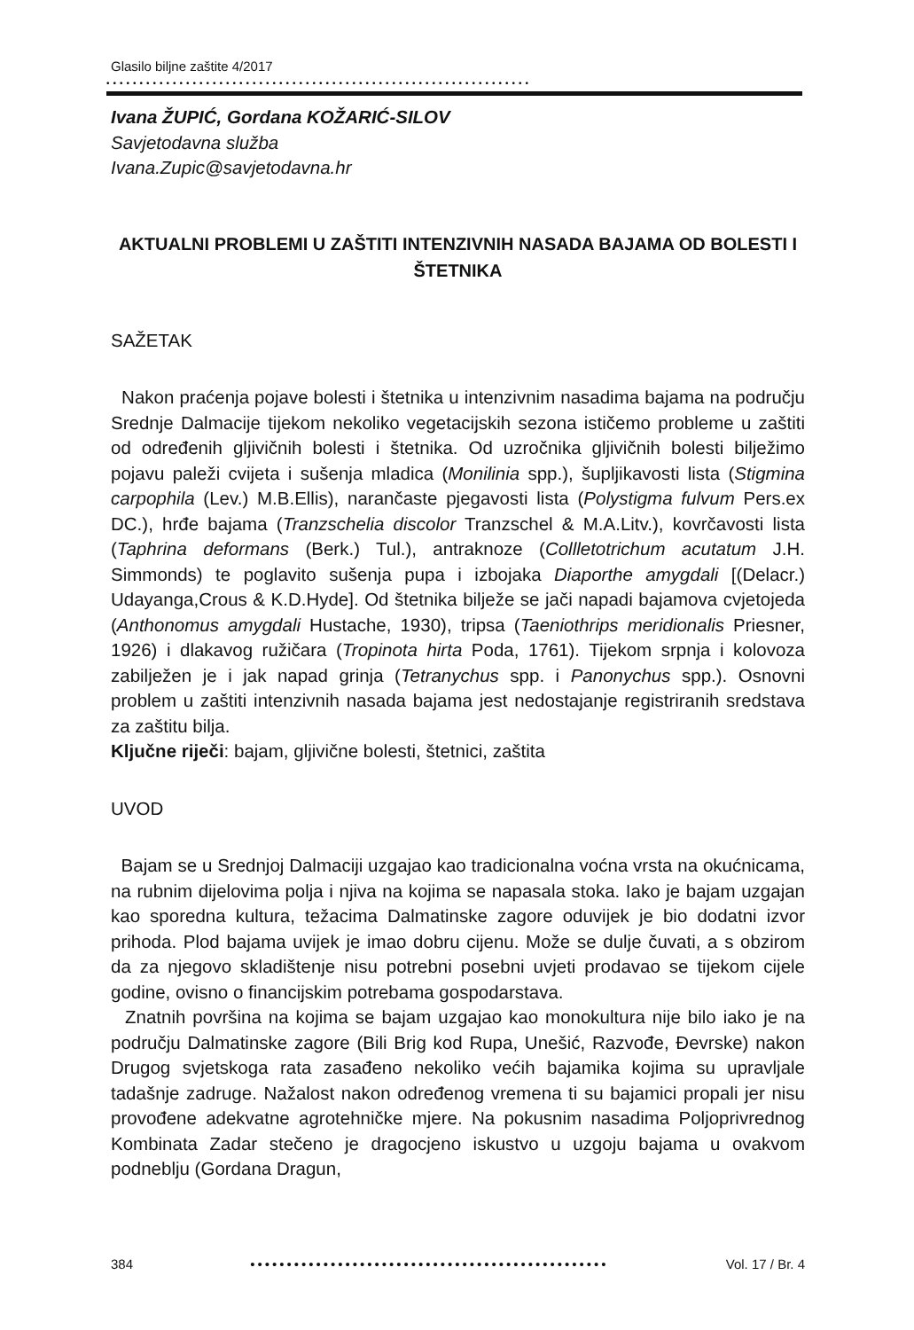Glasilo biljne zaštite 4/2017
••••••••••••••••••••••••••••••••••••••••••••••••••••••••••••••••
Ivana ŽUPIĆ, Gordana KOŽARIĆ-SILOV
Savjetodavna služba
Ivana.Zupic@savjetodavna.hr
AKTUALNI PROBLEMI U ZAŠTITI INTENZIVNIH NASADA BAJAMA OD BOLESTI I ŠTETNIKA
SAŽETAK
Nakon praćenja pojave bolesti i štetnika u intenzivnim nasadima bajama na području Srednje Dalmacije tijekom nekoliko vegetacijskih sezona ističemo probleme u zaštiti od određenih gljivičnih bolesti i štetnika. Od uzročnika gljivičnih bolesti bilježimo pojavu paleži cvijeta i sušenja mladica (Monilinia spp.), šupljikavosti lista (Stigmina carpophila (Lev.) M.B.Ellis), narančaste pjegavosti lista (Polystigma fulvum Pers.ex DC.), hrđe bajama (Tranzschelia discolor Tranzschel & M.A.Litv.), kovrčavosti lista (Taphrina deformans (Berk.) Tul.), antraknoze (Collletotrichum acutatum J.H. Simmonds) te poglavito sušenja pupa i izbojaka Diaporthe amygdali [(Delacr.) Udayanga,Crous & K.D.Hyde]. Od štetnika bilježe se jači napadi bajamova cvjetojeda (Anthonomus amygdali Hustache, 1930), tripsa (Taeniothrips meridionalis Priesner, 1926) i dlakavog ružičara (Tropinota hirta Poda, 1761). Tijekom srpnja i kolovoza zabilježen je i jak napad grinja (Tetranychus spp. i Panonychus spp.). Osnovni problem u zaštiti intenzivnih nasada bajama jest nedostajanje registriranih sredstava za zaštitu bilja.
Ključne riječi: bajam, gljivične bolesti, štetnici, zaštita
UVOD
Bajam se u Srednjoj Dalmaciji uzgajao kao tradicionalna voćna vrsta na okućnicama, na rubnim dijelovima polja i njiva na kojima se napasala stoka. Iako je bajam uzgajan kao sporedna kultura, težacima Dalmatinske zagore oduvijek je bio dodatni izvor prihoda. Plod bajama uvijek je imao dobru cijenu. Može se dulje čuvati, a s obzirom da za njegovo skladištenje nisu potrebni posebni uvjeti prodavao se tijekom cijele godine, ovisno o financijskim potrebama gospodarstava.
Znatnih površina na kojima se bajam uzgajao kao monokultura nije bilo iako je na području Dalmatinske zagore (Bili Brig kod Rupa, Unešić, Razvođe, Đevrske) nakon Drugog svjetskoga rata zasađeno nekoliko većih bajamika kojima su upravljale tadašnje zadruge. Nažalost nakon određenog vremena ti su bajamici propali jer nisu provođene adekvatne agrotehničke mjere. Na pokusnim nasadima Poljoprivrednog Kombinata Zadar stečeno je dragocjeno iskustvo u uzgoju bajama u ovakvom podneblju (Gordana Dragun,
384 ••••••••••••••••••••••••••••••••••••••••••••••••• Vol. 17 / Br. 4